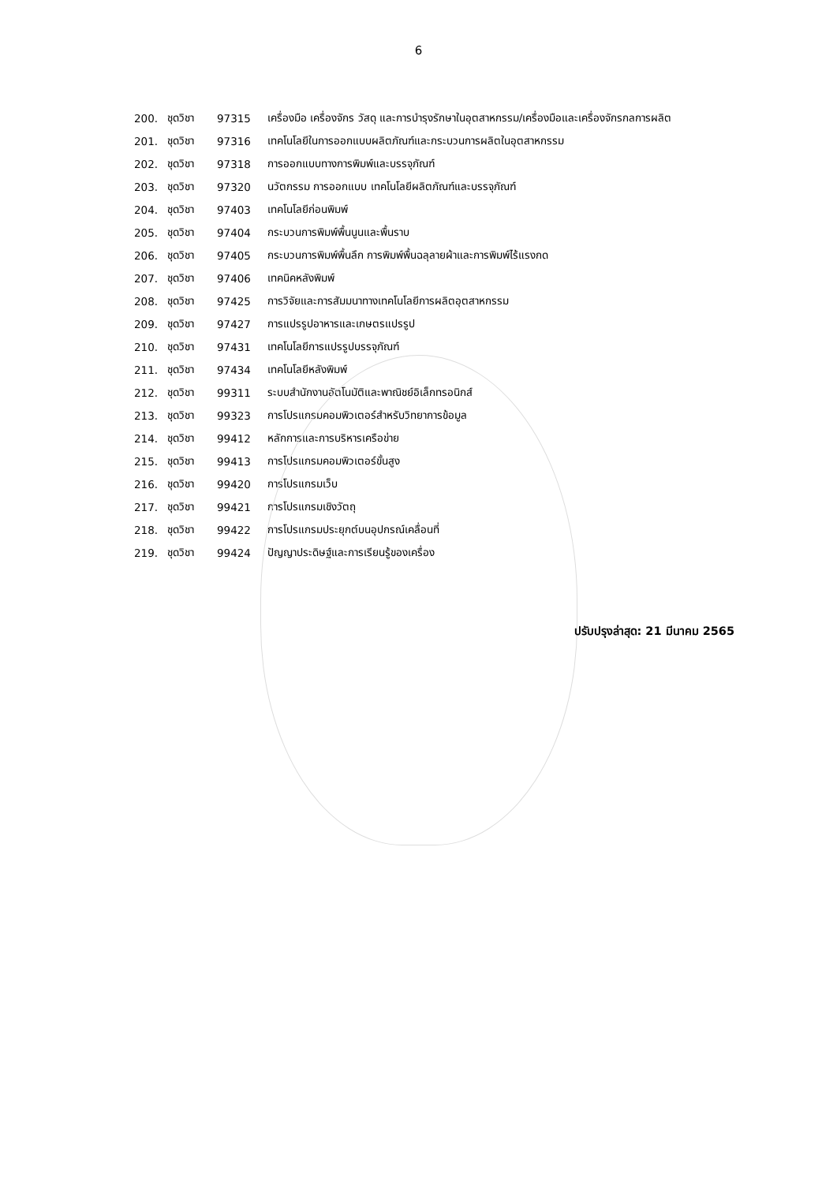6
| 200. | ชุดวิชา | 97315 | เครื่องมือ เครื่องจักร วัสดุ และการบำรุงรักษาในอุตสาหกรรม/เครื่องมือและเครื่องจักรกลการผลิต |
| 201. | ชุดวิชา | 97316 | เทคโนโลยีในการออกแบบผลิตภัณฑ์และกระบวนการผลิตในอุตสาหกรรม |
| 202. | ชุดวิชา | 97318 | การออกแบบทางการพิมพ์และบรรจุภัณฑ์ |
| 203. | ชุดวิชา | 97320 | นวัตกรรม การออกแบบ เทคโนโลยีผลิตภัณฑ์และบรรจุภัณฑ์ |
| 204. | ชุดวิชา | 97403 | เทคโนโลยีก่อนพิมพ์ |
| 205. | ชุดวิชา | 97404 | กระบวนการพิมพ์พื้นนูนและพื้นราบ |
| 206. | ชุดวิชา | 97405 | กระบวนการพิมพ์พื้นลึก การพิมพ์พื้นฉลุลายผ้าและการพิมพ์ไร้แรงกด |
| 207. | ชุดวิชา | 97406 | เทคนิคหลังพิมพ์ |
| 208. | ชุดวิชา | 97425 | การวิจัยและการสัมมนาทางเทคโนโลยีการผลิตอุตสาหกรรม |
| 209. | ชุดวิชา | 97427 | การแปรรูปอาหารและเกษตรแปรรูป |
| 210. | ชุดวิชา | 97431 | เทคโนโลยีการแปรรูปบรรจุภัณฑ์ |
| 211. | ชุดวิชา | 97434 | เทคโนโลยีหลังพิมพ์ |
| 212. | ชุดวิชา | 99311 | ระบบสำนักงานอัตโนมัติและพาณิชย์อิเล็กทรอนิกส์ |
| 213. | ชุดวิชา | 99323 | การโปรแกรมคอมพิวเตอร์สำหรับวิทยาการข้อมูล |
| 214. | ชุดวิชา | 99412 | หลักการและการบริหารเครือข่าย |
| 215. | ชุดวิชา | 99413 | การโปรแกรมคอมพิวเตอร์ขั้นสูง |
| 216. | ชุดวิชา | 99420 | การโปรแกรมเว็บ |
| 217. | ชุดวิชา | 99421 | การโปรแกรมเชิงวัตถุ |
| 218. | ชุดวิชา | 99422 | การโปรแกรมประยุกต์บนอุปกรณ์เคลื่อนที่ |
| 219. | ชุดวิชา | 99424 | ปัญญาประดิษฐ์และการเรียนรู้ของเครื่อง |
ปรับปรุงล่าสุด: 21 มีนาคม 2565